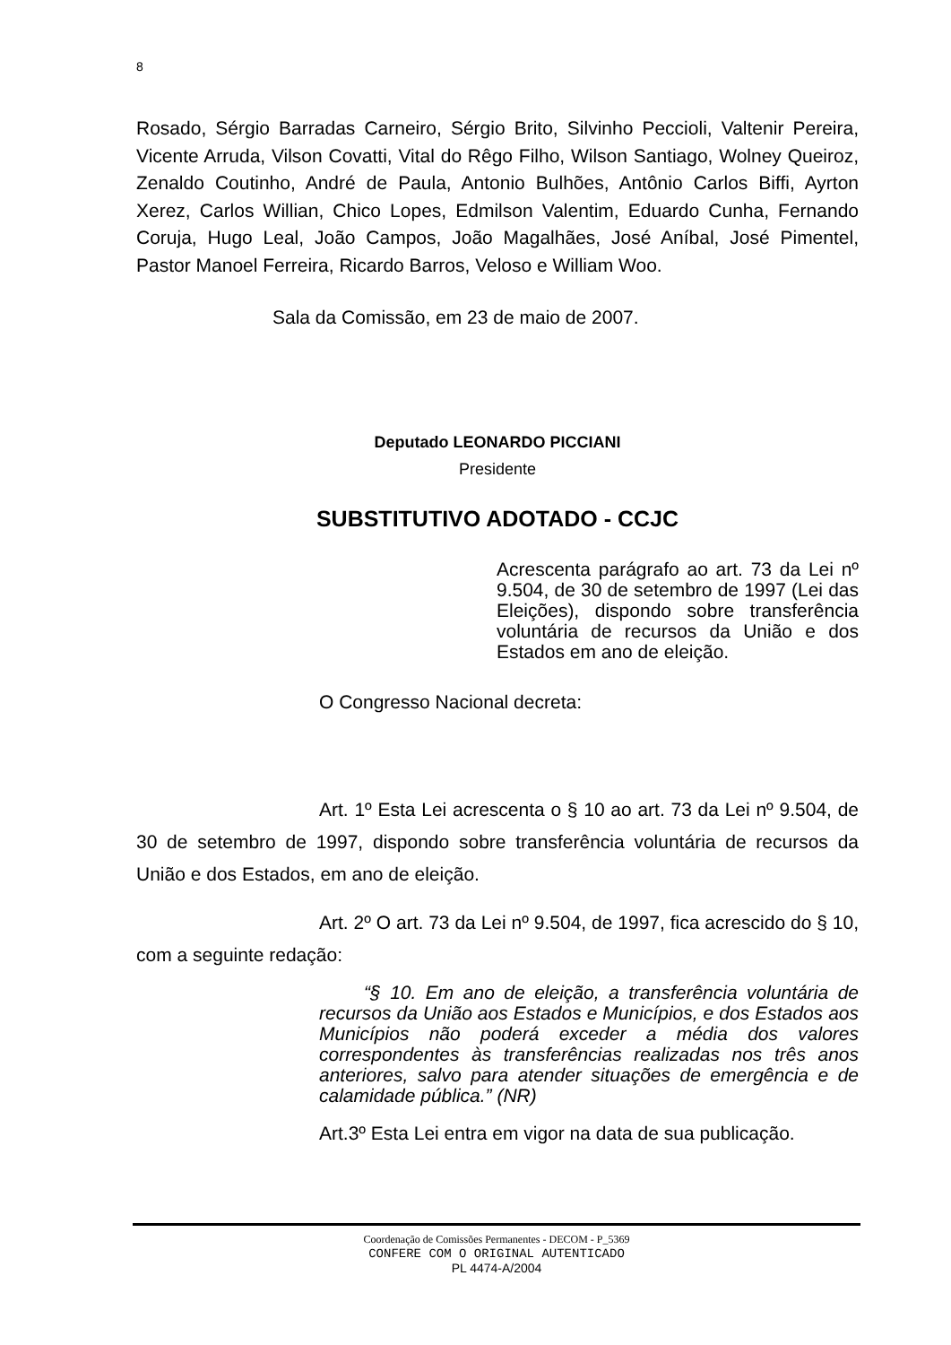8
Rosado, Sérgio Barradas Carneiro, Sérgio Brito, Silvinho Peccioli, Valtenir Pereira, Vicente Arruda, Vilson Covatti, Vital do Rêgo Filho, Wilson Santiago, Wolney Queiroz, Zenaldo Coutinho, André de Paula, Antonio Bulhões, Antônio Carlos Biffi, Ayrton Xerez, Carlos Willian, Chico Lopes, Edmilson Valentim, Eduardo Cunha, Fernando Coruja, Hugo Leal, João Campos, João Magalhães, José Aníbal, José Pimentel, Pastor Manoel Ferreira, Ricardo Barros, Veloso e William Woo.
Sala da Comissão, em 23 de maio de 2007.
Deputado LEONARDO PICCIANI
Presidente
SUBSTITUTIVO ADOTADO - CCJC
Acrescenta parágrafo ao art. 73 da Lei nº 9.504, de 30 de setembro de 1997 (Lei das Eleições), dispondo sobre transferência voluntária de recursos da União e dos Estados em ano de eleição.
O Congresso Nacional decreta:
Art. 1º Esta Lei acrescenta o § 10 ao art. 73 da Lei nº 9.504, de 30 de setembro de 1997, dispondo sobre transferência voluntária de recursos da União e dos Estados, em ano de eleição.
Art. 2º O art. 73 da Lei nº 9.504, de 1997, fica acrescido do § 10, com a seguinte redação:
“§ 10. Em ano de eleição, a transferência voluntária de recursos da União aos Estados e Municípios, e dos Estados aos Municípios não poderá exceder a média dos valores correspondentes às transferências realizadas nos três anos anteriores, salvo para atender situações de emergência e de calamidade pública.” (NR)
Art.3º Esta Lei entra em vigor na data de sua publicação.
Coordenação de Comissões Permanentes - DECOM - P_5369
CONFERE COM O ORIGINAL AUTENTICADO
PL 4474-A/2004